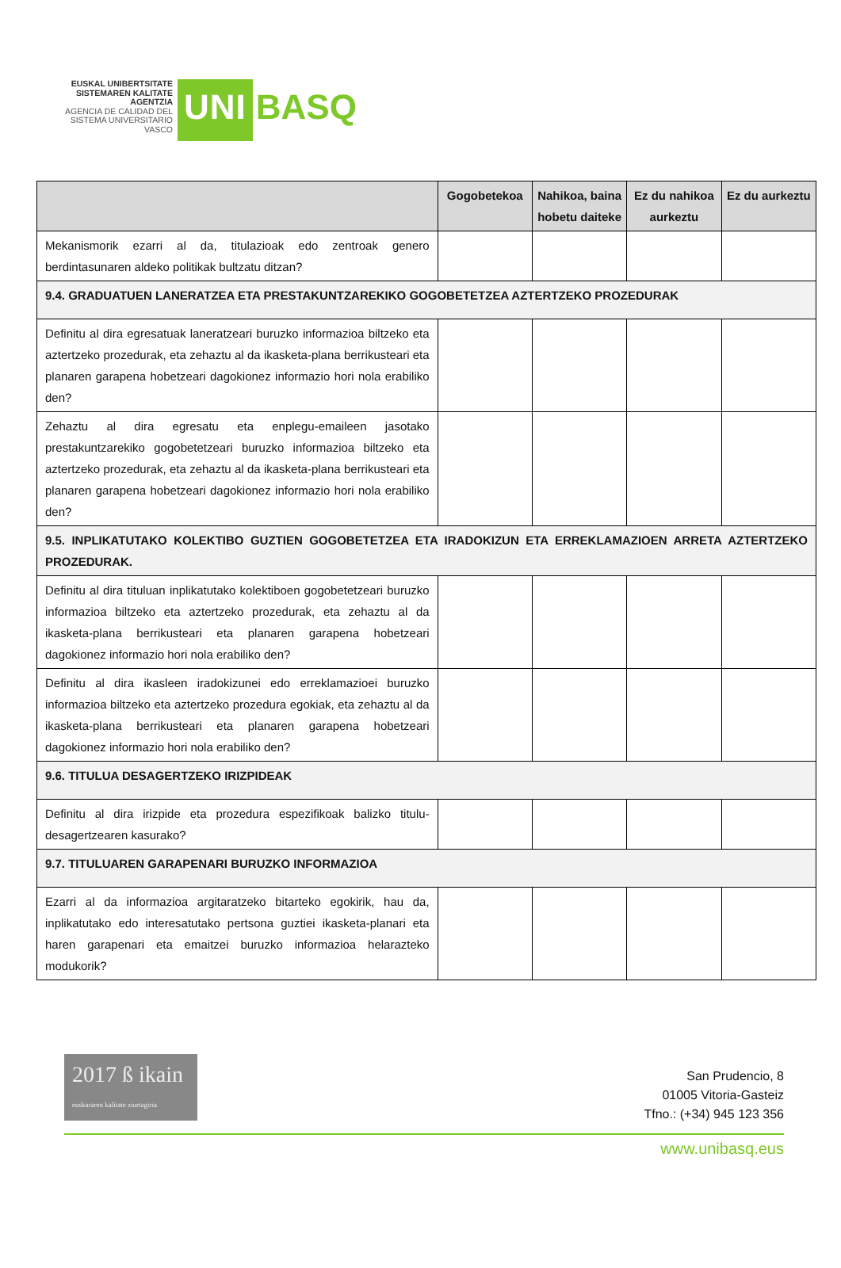EUSKAL UNIBERTSITATE SISTEMAREN KALITATE AGENTZIA
AGENCIA DE CALIDAD DEL SISTEMA UNIVERSITARIO VASCO
UNI
BASQ
| | Gogobetekoa | Nahikoa, baina hobetu daiteke | Ez du nahikoa aurkeztu | Ez du aurkeztu |
| --- | --- | --- | --- | --- |
| Mekanismorik ezarri al da, titulazioak edo zentroak genero berdintasunaren aldeko politikak bultzatu ditzan? | | | | |
| 9.4. GRADUATUEN LANERATZEA ETA PRESTAKUNTZAREKIKO GOGOBETETZEA AZTERTZEKO PROZEDURAK | | | | |
| Definitu al dira egresatuak laneratzeari buruzko informazioa biltzeko eta aztertzeko prozedurak, eta zehaztu al da ikasketa-plana berrikusteari eta planaren garapena hobetzeari dagokionez informazio hori nola erabiliko den? | | | | |
| Zehaztu al dira egresatu eta enplegu-emaileen jasotako prestakuntzarekiko gogobetetzeari buruzko informazioa biltzeko eta aztertzeko prozedurak, eta zehaztu al da ikasketa-plana berrikusteari eta planaren garapena hobetzeari dagokionez informazio hori nola erabiliko den? | | | | |
| 9.5. INPLIKATUTAKO KOLEKTIBO GUZTIEN GOGOBETETZEA ETA IRADOKIZUN ETA ERREKLAMAZIOEN ARRETA AZTERTZEKO PROZEDURAK. | | | | |
| Definitu al dira tituluan inplikatutako kolektiboen gogobetetzeari buruzko informazioa biltzeko eta aztertzeko prozedurak, eta zehaztu al da ikasketa-plana berrikusteari eta planaren garapena hobetzeari dagokionez informazio hori nola erabiliko den? | | | | |
| Definitu al dira ikasleen iradokizunei edo erreklamazioei buruzko informazioa biltzeko eta aztertzeko prozedura egokiak, eta zehaztu al da ikasketa-plana berrikusteari eta planaren garapena hobetzeari dagokionez informazio hori nola erabiliko den? | | | | |
| 9.6. TITULUA DESAGERTZEKO IRIZPIDEAK | | | | |
| Definitu al dira irizpide eta prozedura espezifikoak balizko titulu-desagertzearen kasurako? | | | | |
| 9.7. TITULUAREN GARAPENARI BURUZKO INFORMAZIOA | | | | |
| Ezarri al da informazioa argitaratzeko bitarteko egokirik, hau da, inplikatutako edo interesatutako pertsona guztiei ikasketa-planari eta haren garapenari eta emaitzei buruzko informazioa helarazteko modukorik? | | | | |
2017 ß ikain euskararen kalitate ziurtagiria
San Prudencio, 8
01005 Vitoria-Gasteiz
Tfno.: (+34) 945 123 356
www.unibasq.eus